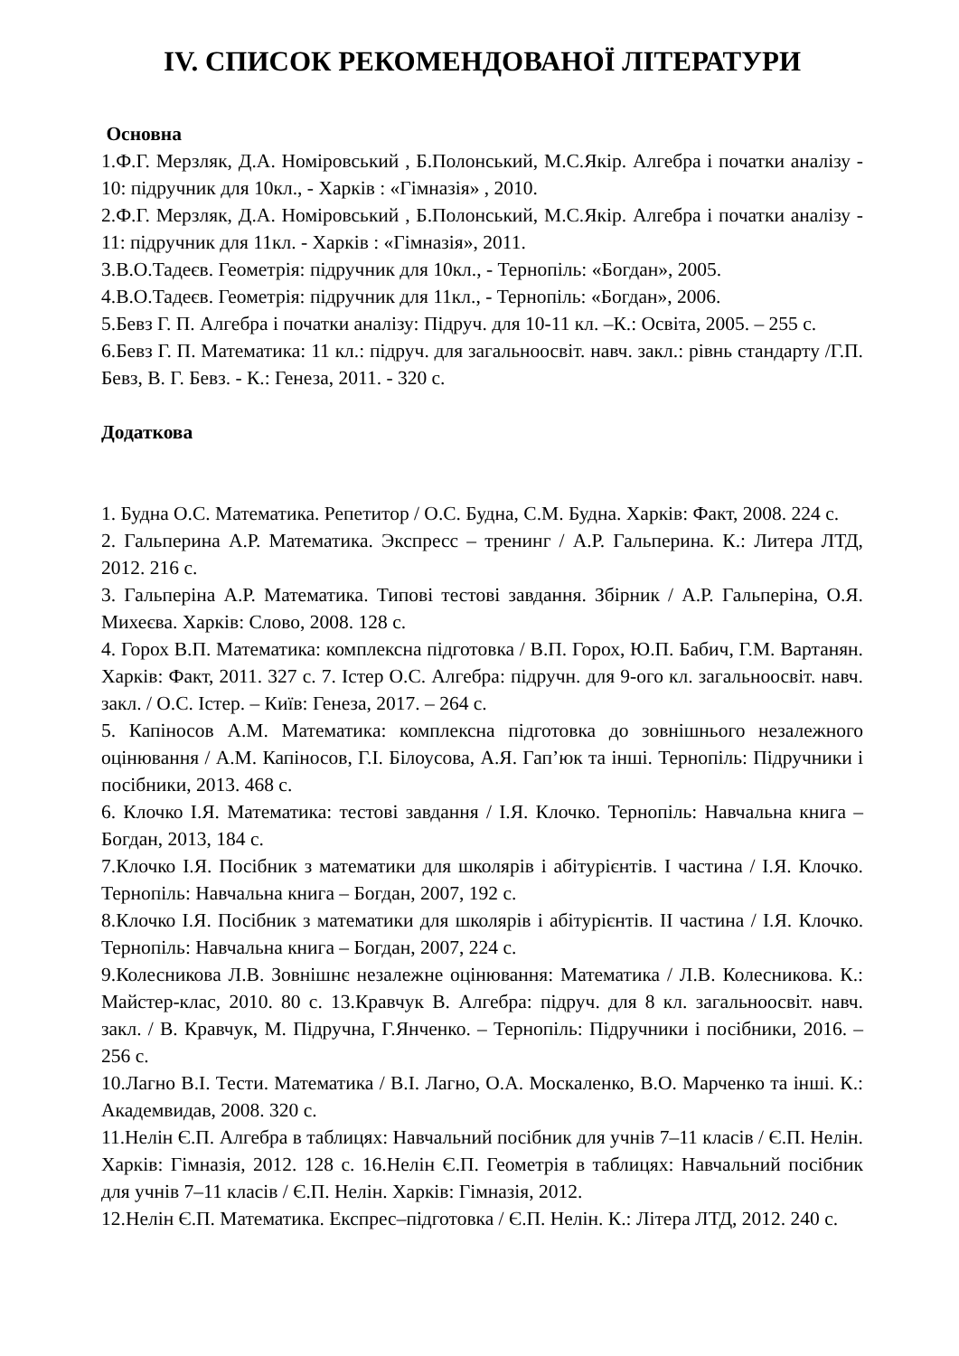IV. СПИСОК РЕКОМЕНДОВАНОЇ ЛІТЕРАТУРИ
Основна
1.Ф.Г. Мерзляк, Д.А. Номіровський , Б.Полонський, М.С.Якір. Алгебра і початки аналізу - 10: підручник для 10кл., - Харків : «Гімназія» , 2010.
2.Ф.Г. Мерзляк, Д.А. Номіровський , Б.Полонський, М.С.Якір. Алгебра і початки аналізу - 11: підручник для 11кл. - Харків : «Гімназія», 2011.
3.В.О.Тадеєв. Геометрія: підручник для 10кл., - Тернопіль: «Богдан», 2005.
4.В.О.Тадеєв. Геометрія: підручник для 11кл., - Тернопіль: «Богдан», 2006.
5.Бевз Г. П. Алгебра і початки аналізу: Підруч. для 10-11 кл. –К.: Освіта, 2005. – 255 с.
6.Бевз Г. П. Математика: 11 кл.: підруч. для загальноосвіт. навч. закл.: рівнь стандарту /Г.П. Бевз, В. Г. Бевз. - К.: Генеза, 2011. - 320 с.
Додаткова
1. Будна О.С. Математика. Репетитор / О.С. Будна, С.М. Будна. Харків: Факт, 2008. 224 с.
2. Гальперина А.Р. Математика. Экспресс – тренинг / А.Р. Гальперина. К.: Литера ЛТД, 2012. 216 с.
3. Гальперіна А.Р. Математика. Типові тестові завдання. Збірник / А.Р. Гальперіна, О.Я. Михеєва. Харків: Слово, 2008. 128 с.
4. Горох В.П. Математика: комплексна підготовка / В.П. Горох, Ю.П. Бабич, Г.М. Вартанян. Харків: Факт, 2011. 327 с. 7. Істер О.С. Алгебра: підручн. для 9-ого кл. загальноосвіт. навч. закл. / О.С. Істер. – Київ: Генеза, 2017. – 264 с.
5. Капіносов А.М. Математика: комплексна підготовка до зовнішнього незалежного оцінювання / А.М. Капіносов, Г.І. Білоусова, А.Я. Гап’юк та інші. Тернопіль: Підручники і посібники, 2013. 468 с.
6. Клочко І.Я. Математика: тестові завдання / І.Я. Клочко. Тернопіль: Навчальна книга – Богдан, 2013, 184 с.
7.Клочко І.Я. Посібник з математики для школярів і абітурієнтів. І частина / І.Я. Клочко. Тернопіль: Навчальна книга – Богдан, 2007, 192 с.
8.Клочко І.Я. Посібник з математики для школярів і абітурієнтів. ІІ частина / І.Я. Клочко. Тернопіль: Навчальна книга – Богдан, 2007, 224 с.
9.Колесникова Л.В. Зовнішнє незалежне оцінювання: Математика / Л.В. Колесникова. К.: Майстер-клас, 2010. 80 с. 13.Кравчук В. Алгебра: підруч. для 8 кл. загальноосвіт. навч. закл. / В. Кравчук, М. Підручна, Г.Янченко. – Тернопіль: Підручники і посібники, 2016. – 256 с.
10.Лагно В.І. Тести. Математика / В.І. Лагно, О.А. Москаленко, В.О. Марченко та інші. К.: Академвидав, 2008. 320 с.
11.Нелін Є.П. Алгебра в таблицях: Навчальний посібник для учнів 7–11 класів / Є.П. Нелін. Харків: Гімназія, 2012. 128 с. 16.Нелін Є.П. Геометрія в таблицях: Навчальний посібник для учнів 7–11 класів / Є.П. Нелін. Харків: Гімназія, 2012.
12.Нелін Є.П. Математика. Експрес–підготовка / Є.П. Нелін. К.: Літера ЛТД, 2012. 240 с.